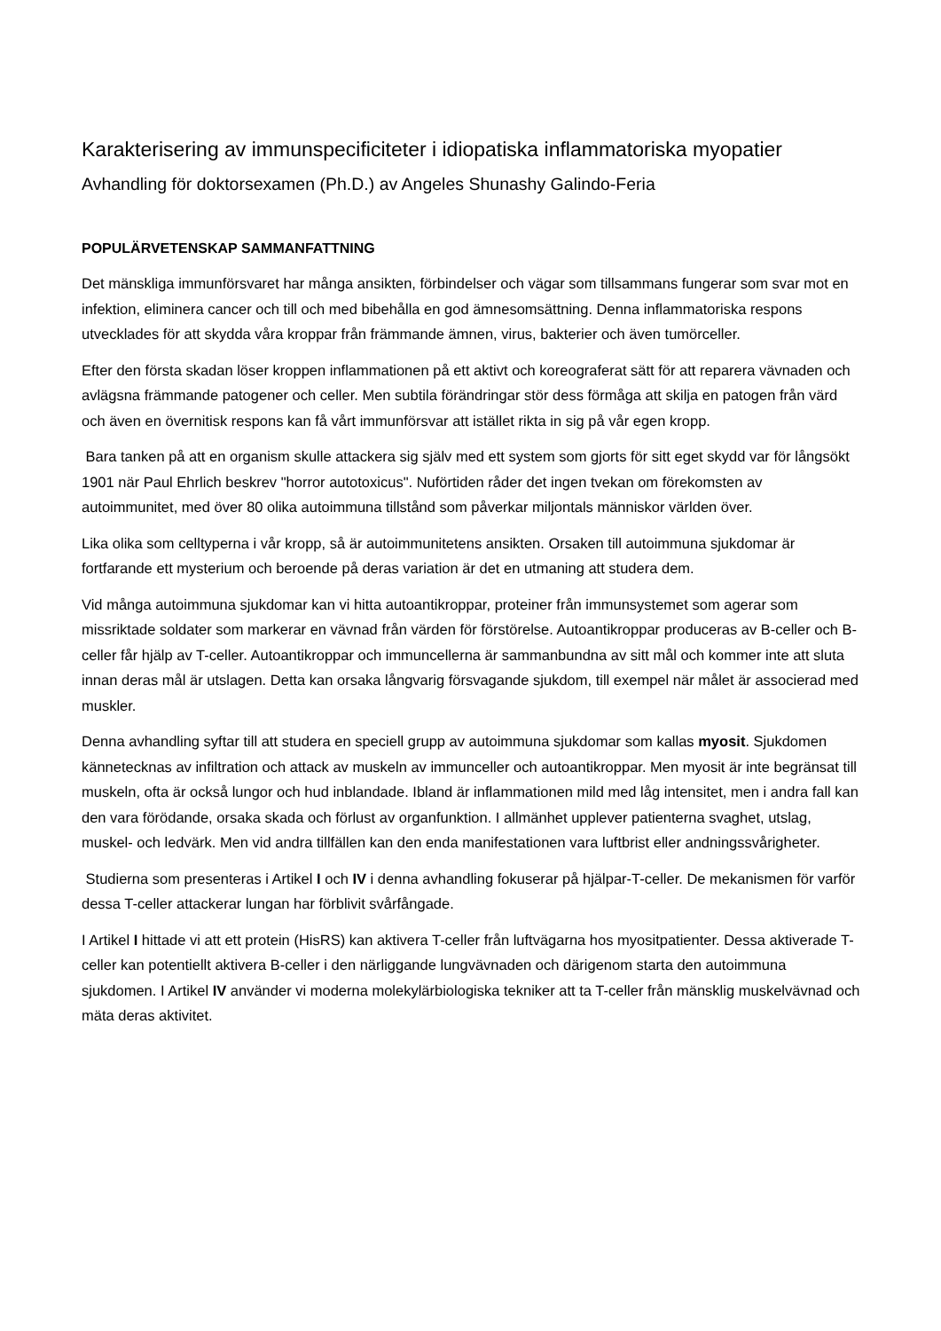Karakterisering av immunspecificiteter i idiopatiska inflammatoriska myopatier
Avhandling för doktorsexamen (Ph.D.) av Angeles Shunashy Galindo-Feria
POPULÄRVETENSKAP SAMMANFATTNING
Det mänskliga immunförsvaret har många ansikten, förbindelser och vägar som tillsammans fungerar som svar mot en infektion, eliminera cancer och till och med bibehålla en god ämnesomsättning. Denna inflammatoriska respons utvecklades för att skydda våra kroppar från främmande ämnen, virus, bakterier och även tumörceller.
Efter den första skadan löser kroppen inflammationen på ett aktivt och koreograferat sätt för att reparera vävnaden och avlägsna främmande patogener och celler. Men subtila förändringar stör dess förmåga att skilja en patogen från värd och även en övernitisk respons kan få vårt immunförsvar att istället rikta in sig på vår egen kropp.
Bara tanken på att en organism skulle attackera sig själv med ett system som gjorts för sitt eget skydd var för långsökt 1901 när Paul Ehrlich beskrev "horror autotoxicus". Nuförtiden råder det ingen tvekan om förekomsten av autoimmunitet, med över 80 olika autoimmuna tillstånd som påverkar miljontals människor världen över.
Lika olika som celltyperna i vår kropp, så är autoimmunitetens ansikten. Orsaken till autoimmuna sjukdomar är fortfarande ett mysterium och beroende på deras variation är det en utmaning att studera dem.
Vid många autoimmuna sjukdomar kan vi hitta autoantikroppar, proteiner från immunsystemet som agerar som missriktade soldater som markerar en vävnad från värden för förstörelse. Autoantikroppar produceras av B-celler och B-celler får hjälp av T-celler. Autoantikroppar och immuncellerna är sammanbundna av sitt mål och kommer inte att sluta innan deras mål är utslagen. Detta kan orsaka långvarig försvagande sjukdom, till exempel när målet är associerad med muskler.
Denna avhandling syftar till att studera en speciell grupp av autoimmuna sjukdomar som kallas myosit. Sjukdomen kännetecknas av infiltration och attack av muskeln av immunceller och autoantikroppar. Men myosit är inte begränsat till muskeln, ofta är också lungor och hud inblandade. Ibland är inflammationen mild med låg intensitet, men i andra fall kan den vara förödande, orsaka skada och förlust av organfunktion. I allmänhet upplever patienterna svaghet, utslag, muskel- och ledvärk. Men vid andra tillfällen kan den enda manifestationen vara luftbrist eller andningssvårigheter.
Studierna som presenteras i Artikel I och IV i denna avhandling fokuserar på hjälpar-T-celler. De mekanismen för varför dessa T-celler attackerar lungan har förblivit svårfångade.
I Artikel I hittade vi att ett protein (HisRS) kan aktivera T-celler från luftvägarna hos myositpatienter. Dessa aktiverade T-celler kan potentiellt aktivera B-celler i den närliggande lungvävnaden och därigenom starta den autoimmuna sjukdomen. I Artikel IV använder vi moderna molekylärbiologiska tekniker att ta T-celler från mänsklig muskelvävnad och mäta deras aktivitet.